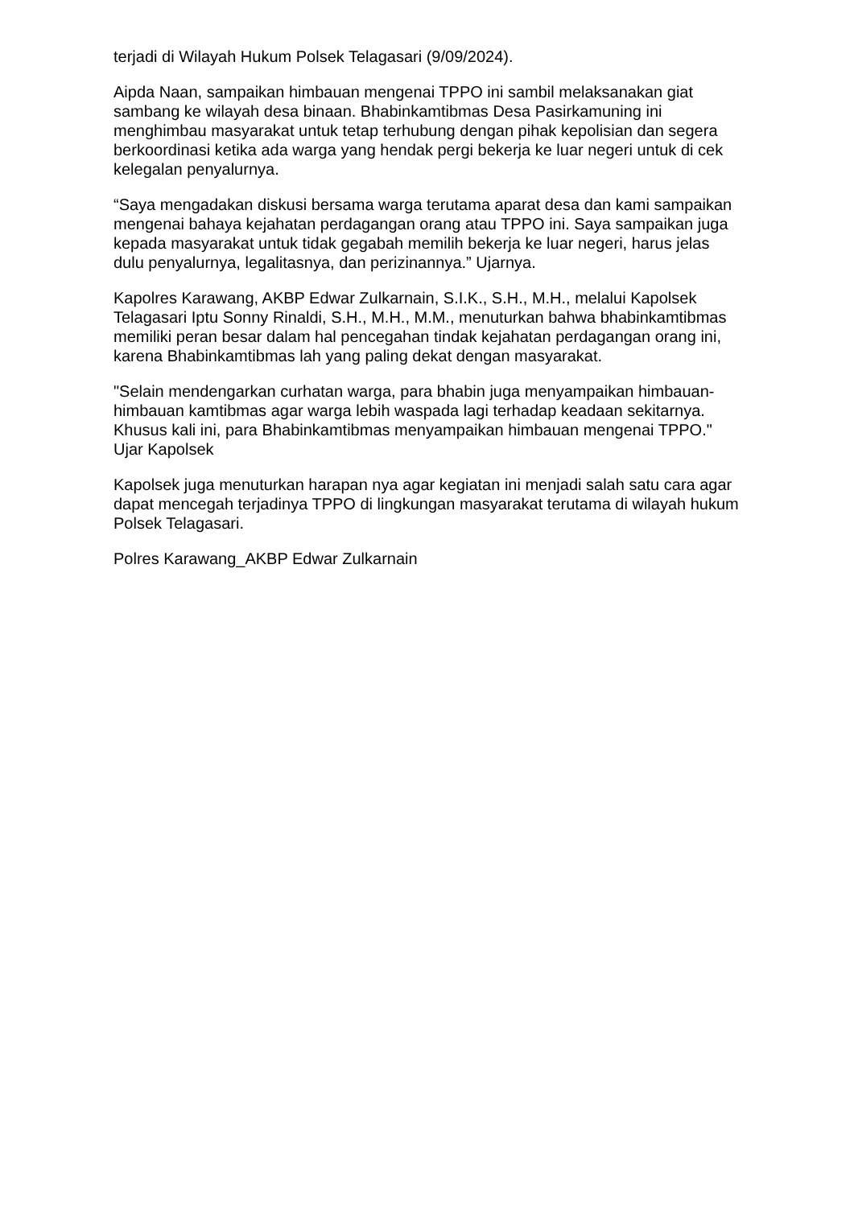terjadi di Wilayah Hukum Polsek Telagasari (9/09/2024).
Aipda Naan, sampaikan himbauan mengenai TPPO ini sambil melaksanakan giat sambang ke wilayah desa binaan. Bhabinkamtibmas Desa Pasirkamuning ini menghimbau masyarakat untuk tetap terhubung dengan pihak kepolisian dan segera berkoordinasi ketika ada warga yang hendak pergi bekerja ke luar negeri untuk di cek kelegalan penyalurnya.
“Saya mengadakan diskusi bersama warga terutama aparat desa dan kami sampaikan mengenai bahaya kejahatan perdagangan orang atau TPPO ini. Saya sampaikan juga kepada masyarakat untuk tidak gegabah memilih bekerja ke luar negeri, harus jelas dulu penyalurnya, legalitasnya, dan perizinannya.” Ujarnya.
Kapolres Karawang, AKBP Edwar Zulkarnain, S.I.K., S.H., M.H., melalui Kapolsek Telagasari Iptu Sonny Rinaldi, S.H., M.H., M.M., menuturkan bahwa bhabinkamtibmas memiliki peran besar dalam hal pencegahan tindak kejahatan perdagangan orang ini, karena Bhabinkamtibmas lah yang paling dekat dengan masyarakat.
"Selain mendengarkan curhatan warga, para bhabin juga menyampaikan himbauan-himbauan kamtibmas agar warga lebih waspada lagi terhadap keadaan sekitarnya. Khusus kali ini, para Bhabinkamtibmas menyampaikan himbauan mengenai TPPO." Ujar Kapolsek
Kapolsek juga menuturkan harapan nya agar kegiatan ini menjadi salah satu cara agar dapat mencegah terjadinya TPPO di lingkungan masyarakat terutama di wilayah hukum Polsek Telagasari.
Polres Karawang_AKBP Edwar Zulkarnain